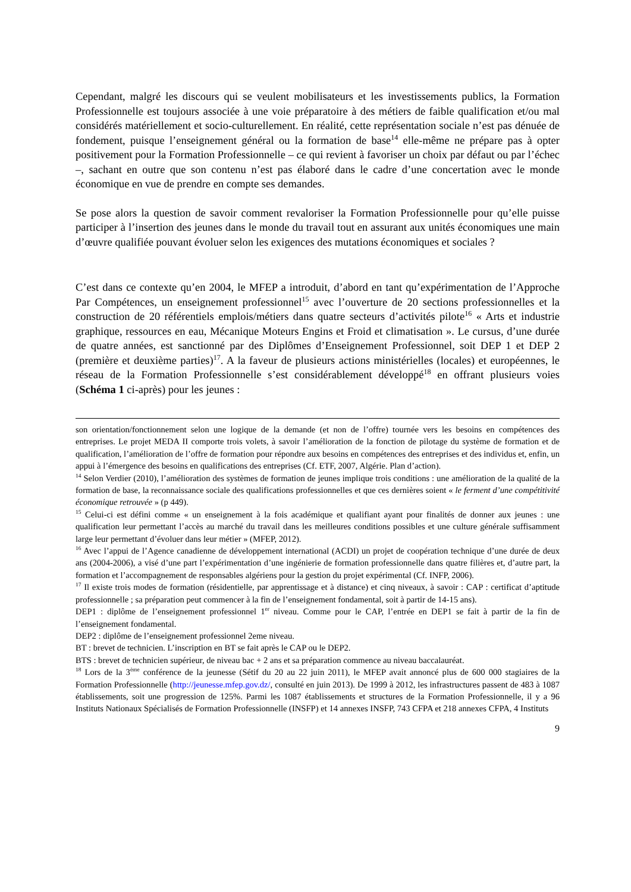Cependant, malgré les discours qui se veulent mobilisateurs et les investissements publics, la Formation Professionnelle est toujours associée à une voie préparatoire à des métiers de faible qualification et/ou mal considérés matériellement et socio-culturellement. En réalité, cette représentation sociale n’est pas dénuée de fondement, puisque l’enseignement général ou la formation de base<sup>14</sup> elle-même ne prépare pas à opter positivement pour la Formation Professionnelle – ce qui revient à favoriser un choix par défaut ou par l’échec –, sachant en outre que son contenu n’est pas élaboré dans le cadre d’une concertation avec le monde économique en vue de prendre en compte ses demandes.
Se pose alors la question de savoir comment revaloriser la Formation Professionnelle pour qu’elle puisse participer à l’insertion des jeunes dans le monde du travail tout en assurant aux unités économiques une main d’œuvre qualifiée pouvant évoluer selon les exigences des mutations économiques et sociales ?
C’est dans ce contexte qu’en 2004, le MFEP a introduit, d’abord en tant qu’expérimentation de l’Approche Par Compétences, un enseignement professionnel<sup>15</sup> avec l’ouverture de 20 sections professionnelles et la construction de 20 référentiels emplois/métiers dans quatre secteurs d’activités pilote<sup>16</sup> « Arts et industrie graphique, ressources en eau, Mécanique Moteurs Engins et Froid et climatisation ». Le cursus, d’une durée de quatre années, est sanctionné par des Diplômes d’Enseignement Professionnel, soit DEP 1 et DEP 2 (première et deuxième parties)<sup>17</sup>. A la faveur de plusieurs actions ministérielles (locales) et européennes, le réseau de la Formation Professionnelle s’est considérablement développé<sup>18</sup> en offrant plusieurs voies (Schéma 1 ci-après) pour les jeunes :
son orientation/fonctionnement selon une logique de la demande (et non de l’offre) tournée vers les besoins en compétences des entreprises. Le projet MEDA II comporte trois volets, à savoir l’amélioration de la fonction de pilotage du système de formation et de qualification, l’amélioration de l’offre de formation pour répondre aux besoins en compétences des entreprises et des individus et, enfin, un appui à l’émergence des besoins en qualifications des entreprises (Cf. ETF, 2007, Algérie. Plan d’action).
<sup>14</sup> Selon Verdier (2010), l’amélioration des systèmes de formation de jeunes implique trois conditions : une amélioration de la qualité de la formation de base, la reconnaissance sociale des qualifications professionnelles et que ces dernières soient « le ferment d’une compétitivité économique retrouvée » (p 449).
<sup>15</sup> Celui-ci est défini comme « un enseignement à la fois académique et qualifiant ayant pour finalités de donner aux jeunes : une qualification leur permettant l’accès au marché du travail dans les meilleures conditions possibles et une culture générale suffisamment large leur permettant d’évoluer dans leur métier » (MFEP, 2012).
<sup>16</sup> Avec l’appui de l’Agence canadienne de développement international (ACDI) un projet de coopération technique d’une durée de deux ans (2004-2006), a visé d’une part l’expérimentation d’une ingénierie de formation professionnelle dans quatre filières et, d’autre part, la formation et l’accompagnement de responsables algériens pour la gestion du projet expérimental (Cf. INFP, 2006).
<sup>17</sup> Il existe trois modes de formation (résidentielle, par apprentissage et à distance) et cinq niveaux, à savoir : CAP : certificat d’aptitude professionnelle ; sa préparation peut commencer à la fin de l’enseignement fondamental, soit à partir de 14-15 ans).
DEP1 : diplôme de l’enseignement professionnel 1<sup>er</sup> niveau. Comme pour le CAP, l’entrée en DEP1 se fait à partir de la fin de l’enseignement fondamental.
DEP2 : diplôme de l’enseignement professionnel 2eme niveau.
BT : brevet de technicien. L’inscription en BT se fait après le CAP ou le DEP2.
BTS : brevet de technicien supérieur, de niveau bac + 2 ans et sa préparation commence au niveau baccalauréat.
<sup>18</sup> Lors de la 3<sup>ème</sup> conférence de la jeunesse (Sétif du 20 au 22 juin 2011), le MFEP avait annoncé plus de 600 000 stagiaires de la Formation Professionnelle (http://jeunesse.mfep.gov.dz/, consulté en juin 2013). De 1999 à 2012, les infrastructures passent de 483 à 1087 établissements, soit une progression de 125%. Parmi les 1087 établissements et structures de la Formation Professionnelle, il y a 96 Instituts Nationaux Spécialisés de Formation Professionnelle (INSFP) et 14 annexes INSFP, 743 CFPA et 218 annexes CFPA, 4 Instituts
9